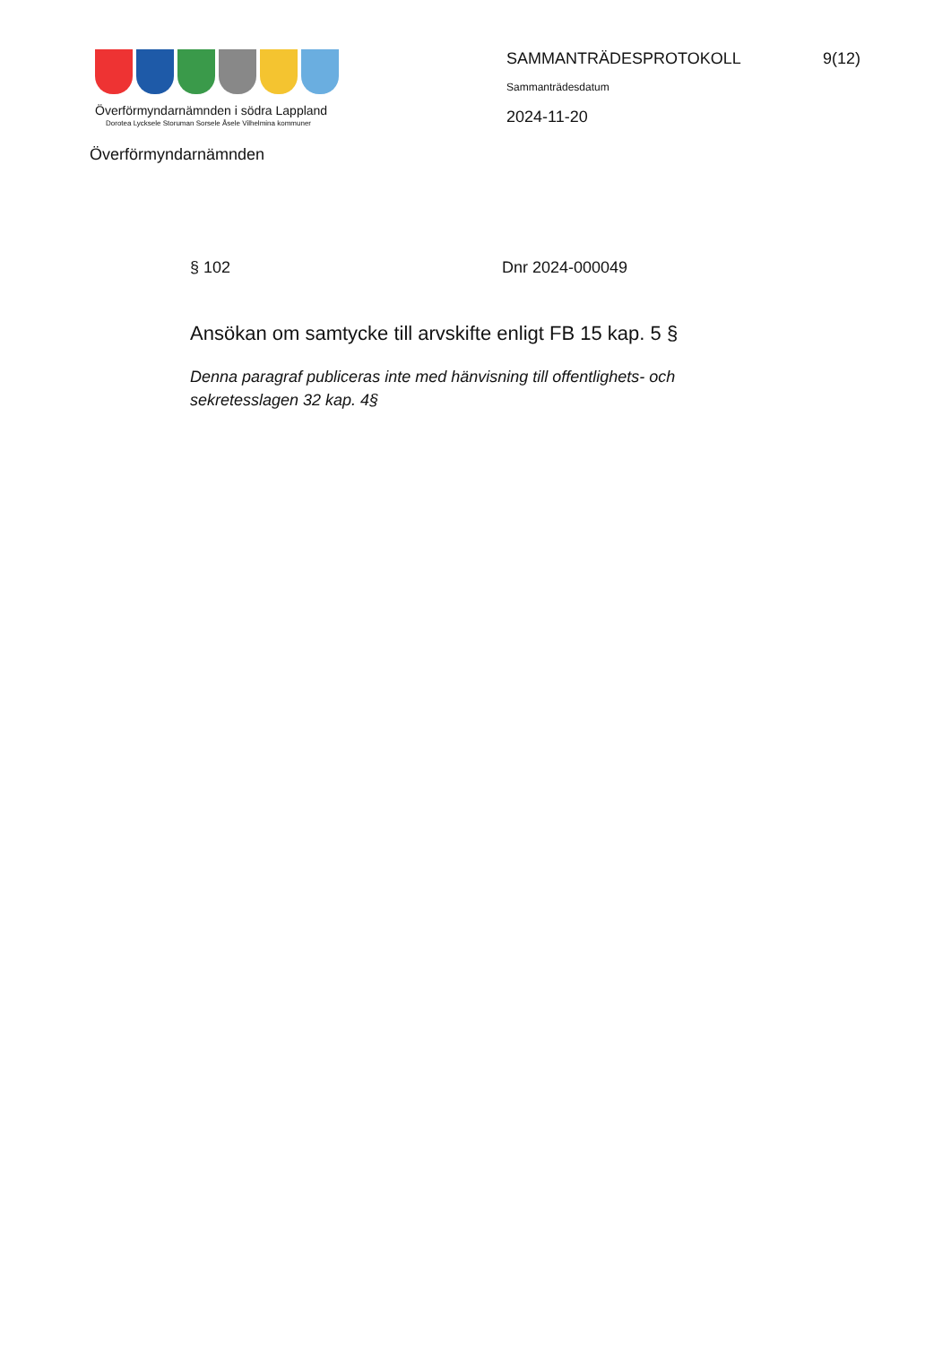Överförmyndarnämnden i södra Lappland
Dorotea Lycksele Storuman Sorsele Åsele Vilhelmina kommuner
Överförmyndarnämnden
SAMMANTRÄDESPROTOKOLL 9(12)
Sammanträdesdatum
2024-11-20
§ 102 Dnr 2024-000049
Ansökan om samtycke till arvskifte enligt FB 15 kap. 5 §
Denna paragraf publiceras inte med hänvisning till offentlighets- och sekretesslagen 32 kap. 4§